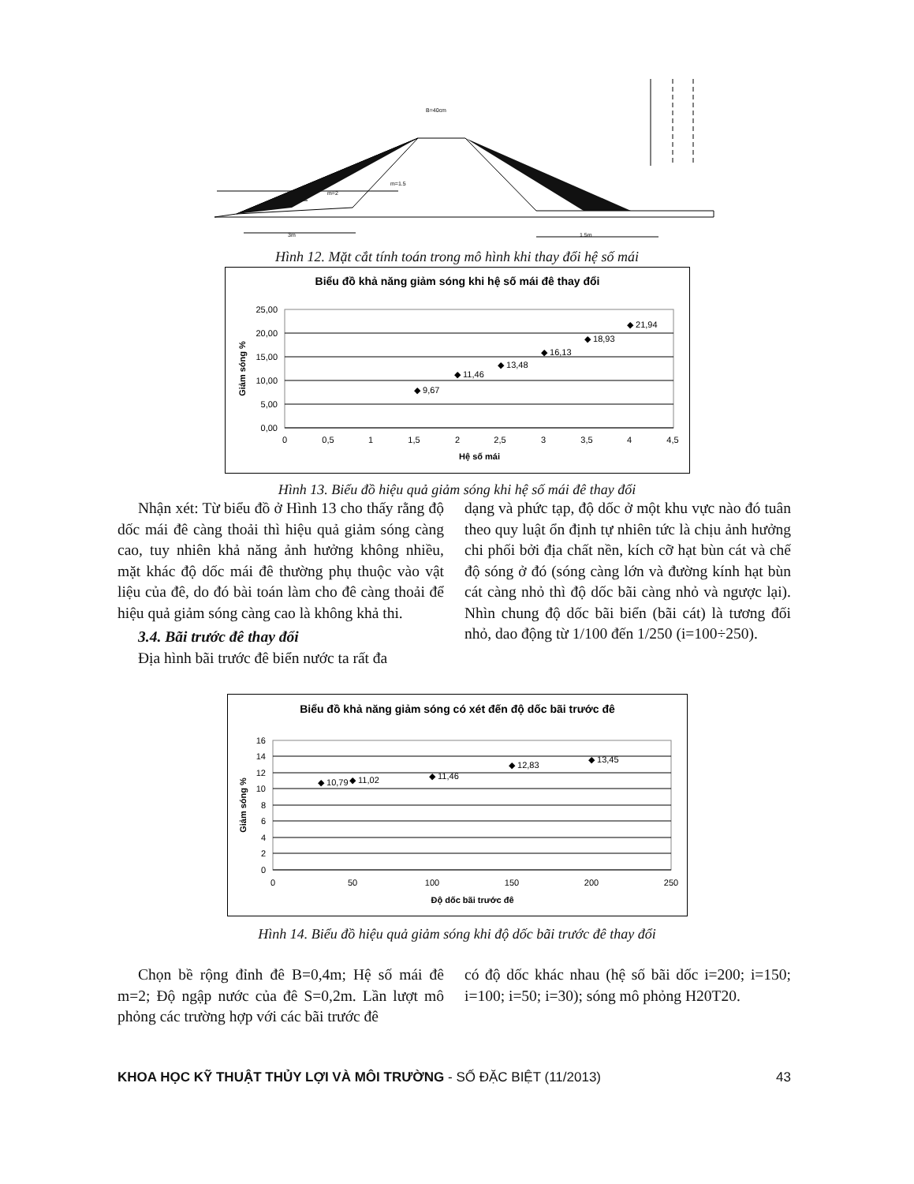B=40cm
m=1.5
m=2
3m
1.5m
Hình 12. Mặt cắt tính toán trong mô hình khi thay đổi hệ số mái
Biểu đồ khả năng giảm sóng khi hệ số mái đê thay đổi
25,00
20,00
15,00
10,00
5,00
0,00
0
0,5
1
1,5
2
2,5
3
3,5
4
4,5
Hệ số mái
Giảm sóng %
◆ 9,67
◆ 11,46
◆ 13,48
◆ 16,13
◆ 18,93
◆ 21,94
Hình 13. Biểu đồ hiệu quả giảm sóng khi hệ số mái đê thay đổi
Nhận xét: Từ biểu đồ ở Hình 13 cho thấy rằng độ dốc mái đê càng thoải thì hiệu quả giảm sóng càng cao, tuy nhiên khả năng ảnh hưởng không nhiều, mặt khác độ dốc mái đê thường phụ thuộc vào vật liệu của đê, do đó bài toán làm cho đê càng thoải để hiệu quả giảm sóng càng cao là không khả thi.
3.4. Bãi trước đê thay đổi
Địa hình bãi trước đê biển nước ta rất đa
dạng và phức tạp, độ dốc ở một khu vực nào đó tuân theo quy luật ổn định tự nhiên tức là chịu ảnh hưởng chi phối bởi địa chất nền, kích cỡ hạt bùn cát và chế độ sóng ở đó (sóng càng lớn và đường kính hạt bùn cát càng nhỏ thì độ dốc bãi càng nhỏ và ngược lại). Nhìn chung độ dốc bãi biển (bãi cát) là tương đối nhỏ, dao động từ 1/100 đến 1/250 (i=100÷250).
Biểu đồ khả năng giảm sóng có xét đến độ dốc bãi trước đê
16
14
12
10
8
6
4
2
0
0
50
100
150
200
250
Độ dốc bãi trước đê
Giảm sóng %
◆ 10,79
◆ 11,02
◆ 11,46
◆ 12,83
◆ 13,45
Hình 14. Biểu đồ hiệu quả giảm sóng khi độ dốc bãi trước đê thay đổi
Chọn bề rộng đỉnh đê B=0,4m; Hệ số mái đê m=2; Độ ngập nước của đê S=0,2m. Lần lượt mô phỏng các trường hợp với các bãi trước đê
có độ dốc khác nhau (hệ số bãi dốc i=200; i=150; i=100; i=50; i=30); sóng mô phỏng H20T20.
KHOA HỌC KỸ THUẬT THỦY LỢI VÀ MÔI TRƯỜNG - SỐ ĐẶC BIỆT (11/2013) 43